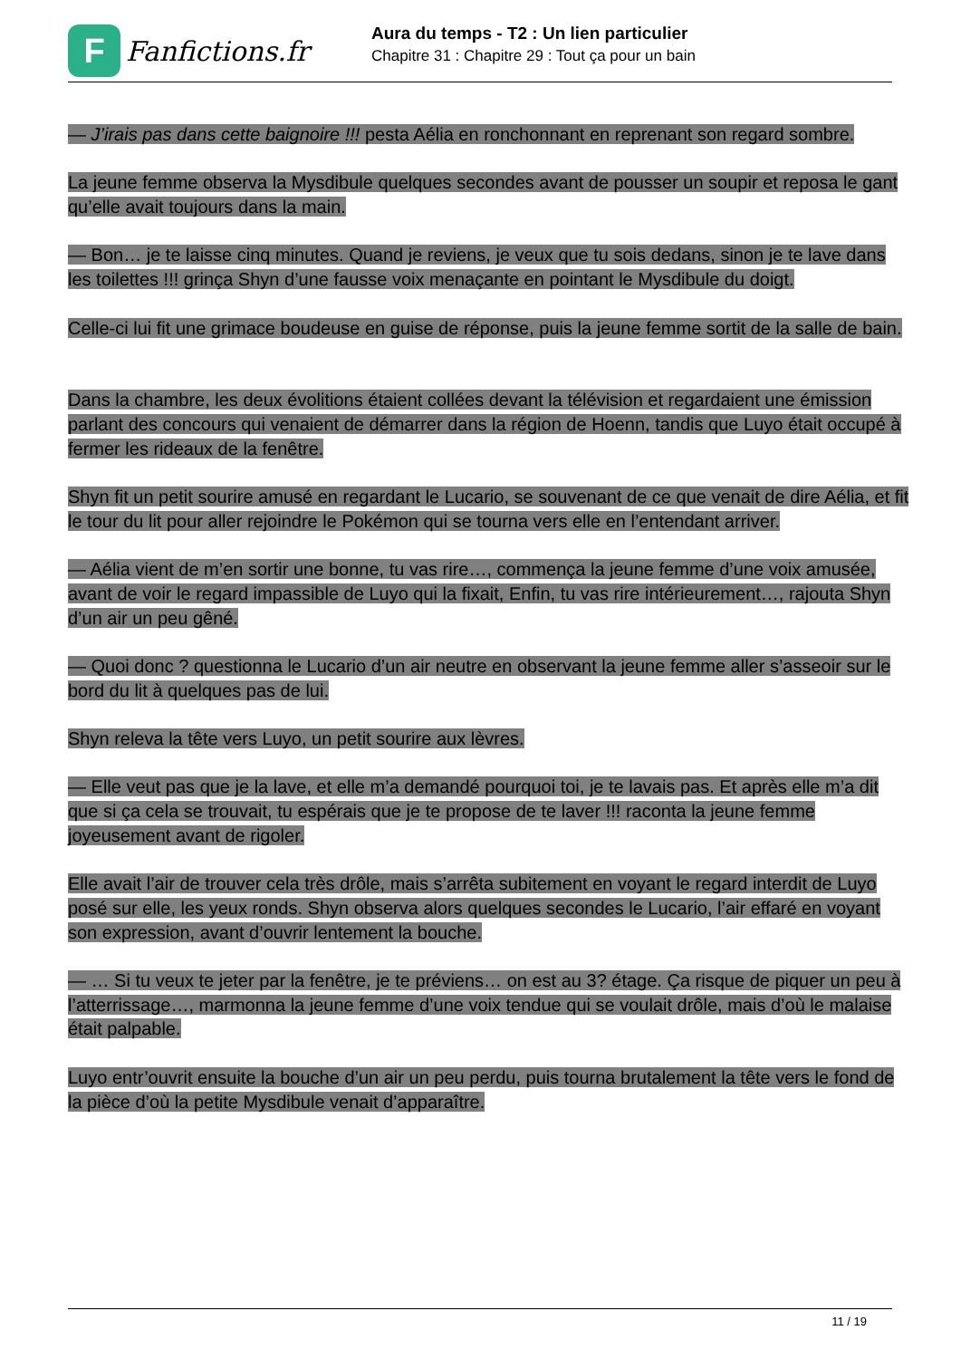F
Fanfictions.fr
Aura du temps - T2 : Un lien particulier
Chapitre 31 : Chapitre 29 : Tout ça pour un bain
— J’irais pas dans cette baignoire !!! pesta Aélia en ronchonnant en reprenant son regard sombre.
La jeune femme observa la Mysdibule quelques secondes avant de pousser un soupir et reposa le gant qu’elle avait toujours dans la main.
— Bon… je te laisse cinq minutes. Quand je reviens, je veux que tu sois dedans, sinon je te lave dans les toilettes !!! grinça Shyn d’une fausse voix menaçante en pointant le Mysdibule du doigt.
Celle-ci lui fit une grimace boudeuse en guise de réponse, puis la jeune femme sortit de la salle de bain.
Dans la chambre, les deux évolitions étaient collées devant la télévision et regardaient une émission parlant des concours qui venaient de démarrer dans la région de Hoenn, tandis que Luyo était occupé à fermer les rideaux de la fenêtre.
Shyn fit un petit sourire amusé en regardant le Lucario, se souvenant de ce que venait de dire Aélia, et fit le tour du lit pour aller rejoindre le Pokémon qui se tourna vers elle en l’entendant arriver.
— Aélia vient de m’en sortir une bonne, tu vas rire…, commença la jeune femme d’une voix amusée, avant de voir le regard impassible de Luyo qui la fixait, Enfin, tu vas rire intérieurement…, rajouta Shyn d’un air un peu gêné.
— Quoi donc ? questionna le Lucario d’un air neutre en observant la jeune femme aller s’asseoir sur le bord du lit à quelques pas de lui.
Shyn releva la tête vers Luyo, un petit sourire aux lèvres.
— Elle veut pas que je la lave, et elle m’a demandé pourquoi toi, je te lavais pas. Et après elle m’a dit que si ça cela se trouvait, tu espérais que je te propose de te laver !!! raconta la jeune femme joyeusement avant de rigoler.
Elle avait l’air de trouver cela très drôle, mais s’arrêta subitement en voyant le regard interdit de Luyo posé sur elle, les yeux ronds. Shyn observa alors quelques secondes le Lucario, l’air effaré en voyant son expression, avant d’ouvrir lentement la bouche.
— … Si tu veux te jeter par la fenêtre, je te préviens… on est au 3? étage. Ça risque de piquer un peu à l’atterrissage…, marmonna la jeune femme d’une voix tendue qui se voulait drôle, mais d’où le malaise était palpable.
Luyo entr’ouvrit ensuite la bouche d’un air un peu perdu, puis tourna brutalement la tête vers le fond de la pièce d’où la petite Mysdibule venait d’apparaître.
11 / 19